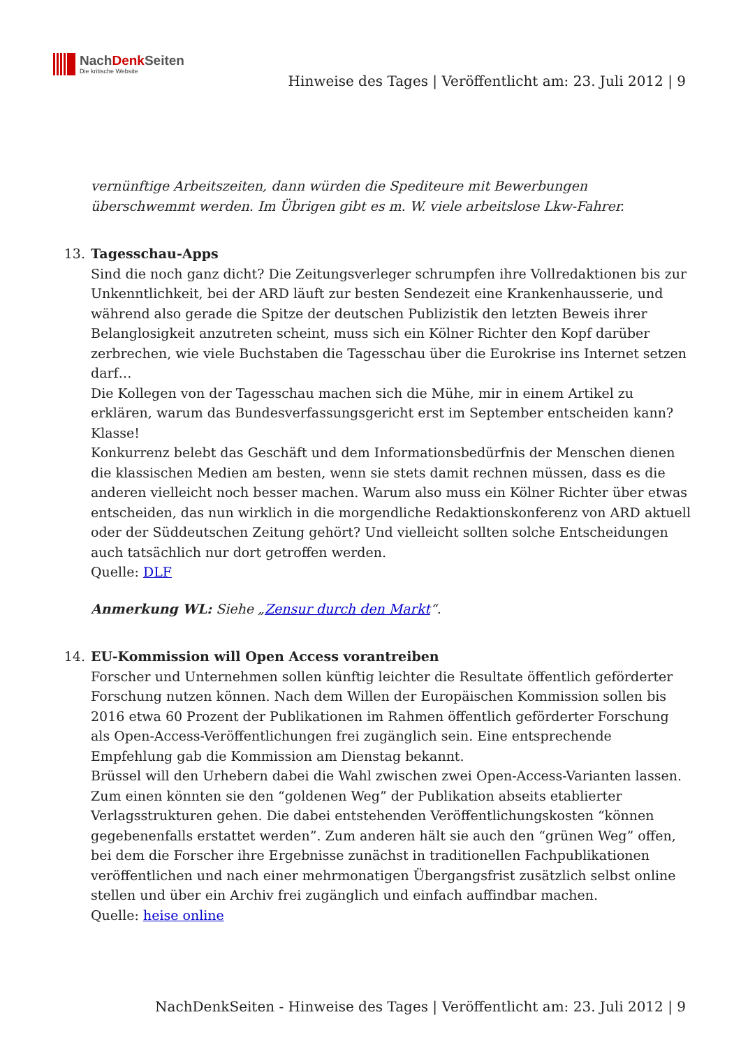NachDenk Seiten
Die kritische Website
Hinweise des Tages | Veröffentlicht am: 23. Juli 2012 | 9
vernünftige Arbeitszeiten, dann würden die Spediteure mit Bewerbungen überschwemmt werden. Im Übrigen gibt es m. W. viele arbeitslose Lkw-Fahrer.
13.
Tagesschau-Apps
Sind die noch ganz dicht? Die Zeitungsverleger schrumpfen ihre Vollredaktionen bis zur Unkenntlichkeit, bei der ARD läuft zur besten Sendezeit eine Krankenhausserie, und während also gerade die Spitze der deutschen Publizistik den letzten Beweis ihrer Belanglosigkeit anzutreten scheint, muss sich ein Kölner Richter den Kopf darüber zerbrechen, wie viele Buchstaben die Tagesschau über die Eurokrise ins Internet setzen darf…
Die Kollegen von der Tagesschau machen sich die Mühe, mir in einem Artikel zu erklären, warum das Bundesverfassungsgericht erst im September entscheiden kann? Klasse!
Konkurrenz belebt das Geschäft und dem Informationsbedürfnis der Menschen dienen die klassischen Medien am besten, wenn sie stets damit rechnen müssen, dass es die anderen vielleicht noch besser machen. Warum also muss ein Kölner Richter über etwas entscheiden, das nun wirklich in die morgendliche Redaktionskonferenz von ARD aktuell oder der Süddeutschen Zeitung gehört? Und vielleicht sollten solche Entscheidungen auch tatsächlich nur dort getroffen werden.
Quelle: DLF
Anmerkung WL: Siehe „Zensur durch den Markt“.
14.
EU-Kommission will Open Access vorantreiben
Forscher und Unternehmen sollen künftig leichter die Resultate öffentlich geförderter Forschung nutzen können. Nach dem Willen der Europäischen Kommission sollen bis 2016 etwa 60 Prozent der Publikationen im Rahmen öffentlich geförderter Forschung als Open-Access-Veröffentlichungen frei zugänglich sein. Eine entsprechende Empfehlung gab die Kommission am Dienstag bekannt.
Brüssel will den Urhebern dabei die Wahl zwischen zwei Open-Access-Varianten lassen. Zum einen könnten sie den “goldenen Weg” der Publikation abseits etablierter Verlagsstrukturen gehen. Die dabei entstehenden Veröffentlichungskosten “können gegebenenfalls erstattet werden”. Zum anderen hält sie auch den “grünen Weg” offen, bei dem die Forscher ihre Ergebnisse zunächst in traditionellen Fachpublikationen veröffentlichen und nach einer mehrmonatigen Übergangsfrist zusätzlich selbst online stellen und über ein Archiv frei zugänglich und einfach auffindbar machen.
Quelle: heise online
NachDenkSeiten - Hinweise des Tages | Veröffentlicht am: 23. Juli 2012 | 9